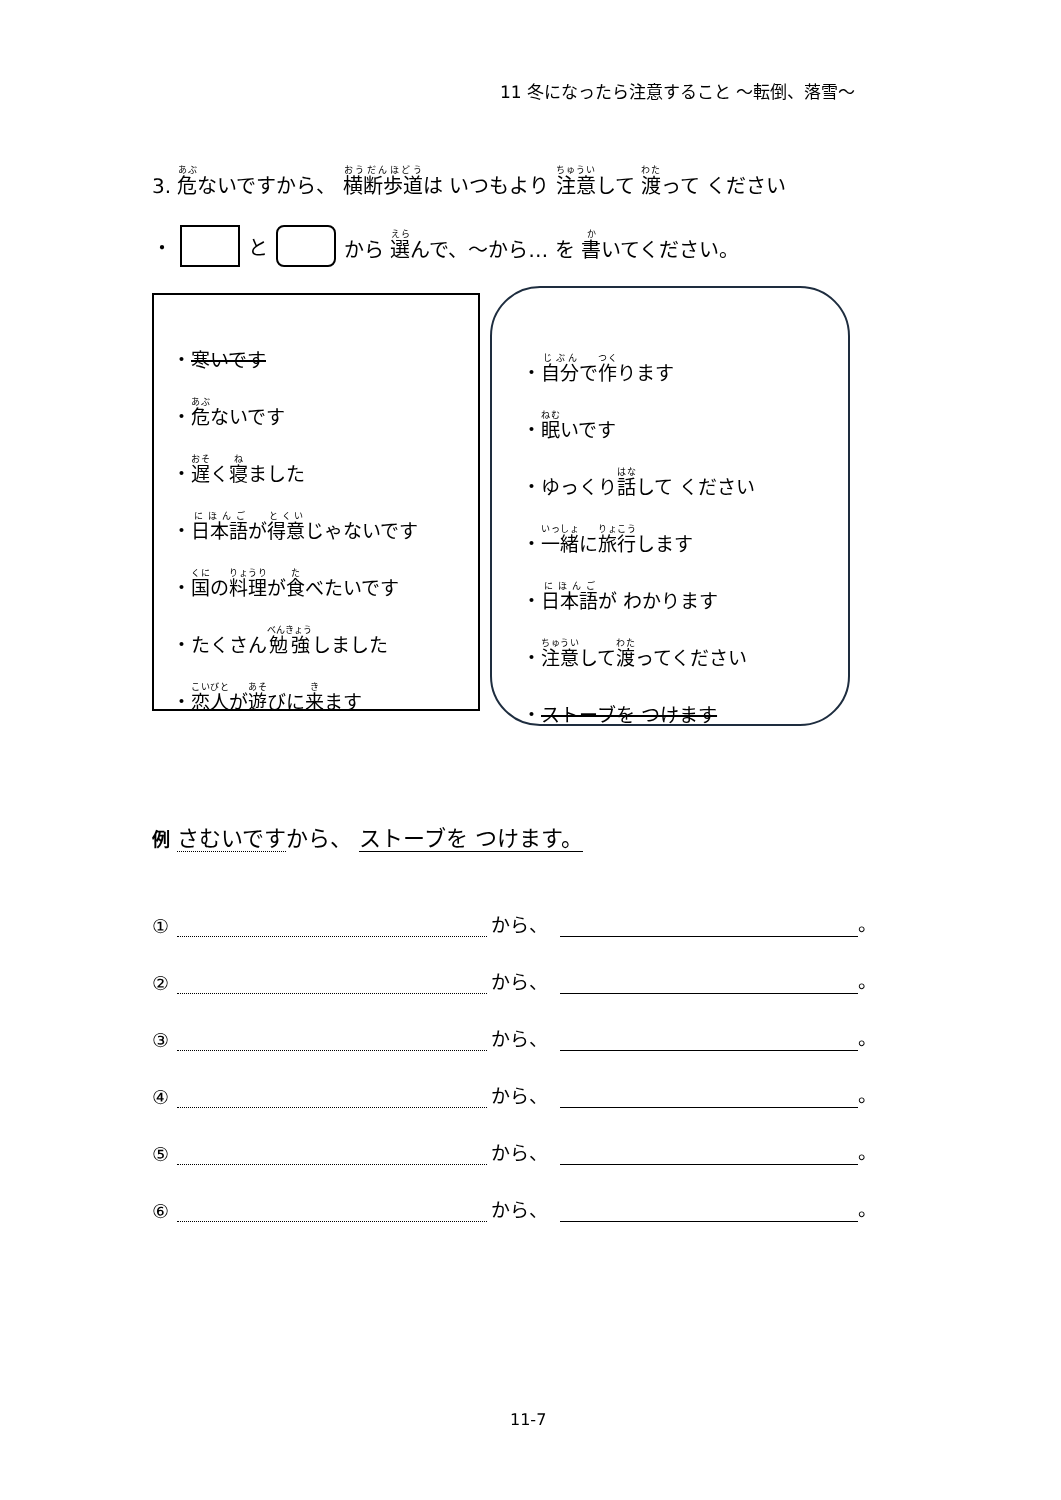11 冬になったら注意すること ～転倒、落雪～
3. 危ないですから、 横断歩道は いつもより 注意して 渡って ください
・ と から 選んで、～から… を 書いてください。
・ 寒いです
・ 危 ないです
・ 遅 く 寝 ました
・ 日本語 が 得意 じゃないです
・ 国 の 料理 が 食 べたいです
・たくさん 勉強 しました
・ 恋人 が 遊 びに 来 ます
・ 自分 で 作 ります
・ 眠 いです
・ゆっくり 話 して ください
・ 一緒 に 旅行 します
・ 日本語 が わかります
・ 注意 して 渡 ってください
・ ストーブを つけます
例 さむいですから、 ストーブを つけます。
① から、 。
② から、 。
③ から、 。
④ から、 。
⑤ から、 。
⑥ から、 。
11-7